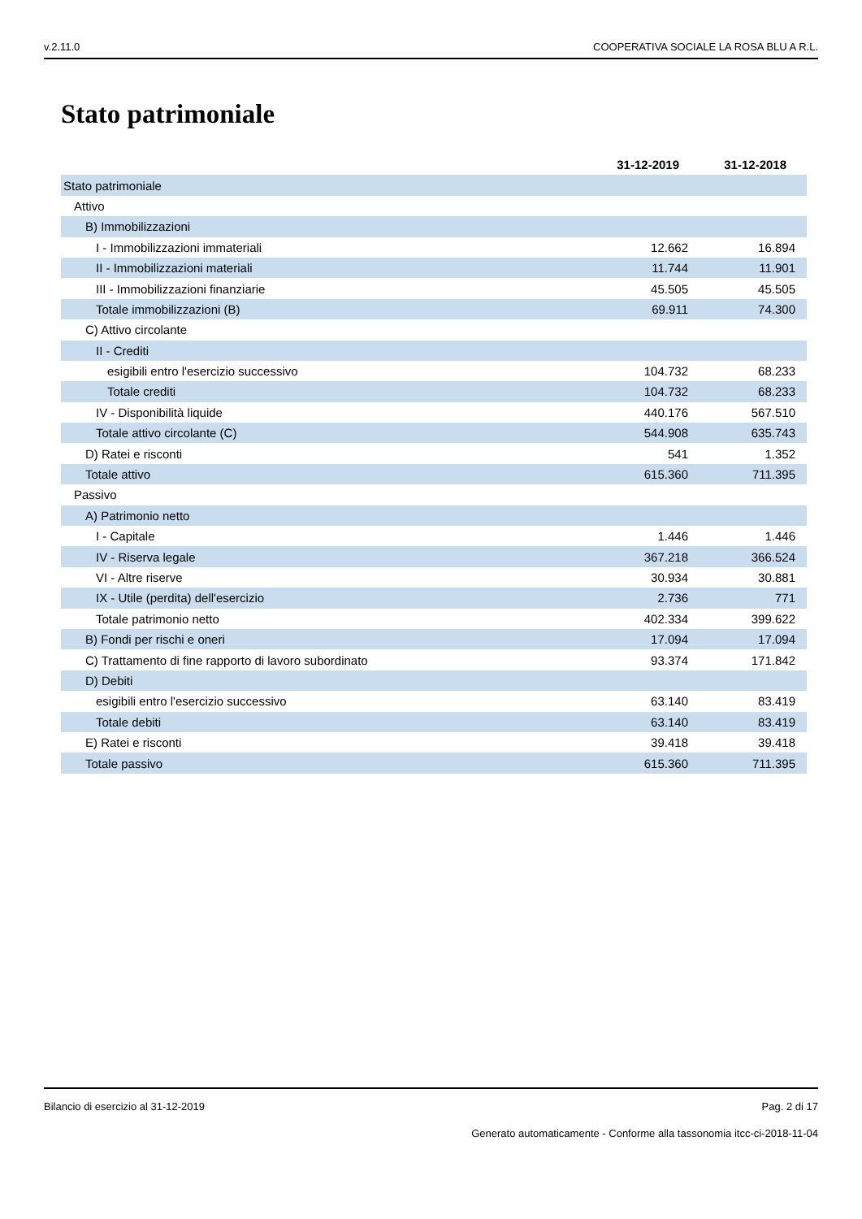v.2.11.0 COOPERATIVA SOCIALE LA ROSA BLU A R.L.
Stato patrimoniale
| | 31-12-2019 | 31-12-2018 |
| --- | --- | --- |
| Stato patrimoniale | | |
| Attivo | | |
| B) Immobilizzazioni | | |
| I - Immobilizzazioni immateriali | 12.662 | 16.894 |
| II - Immobilizzazioni materiali | 11.744 | 11.901 |
| III - Immobilizzazioni finanziarie | 45.505 | 45.505 |
| Totale immobilizzazioni (B) | 69.911 | 74.300 |
| C) Attivo circolante | | |
| II - Crediti | | |
| esigibili entro l'esercizio successivo | 104.732 | 68.233 |
| Totale crediti | 104.732 | 68.233 |
| IV - Disponibilità liquide | 440.176 | 567.510 |
| Totale attivo circolante (C) | 544.908 | 635.743 |
| D) Ratei e risconti | 541 | 1.352 |
| Totale attivo | 615.360 | 711.395 |
| Passivo | | |
| A) Patrimonio netto | | |
| I - Capitale | 1.446 | 1.446 |
| IV - Riserva legale | 367.218 | 366.524 |
| VI - Altre riserve | 30.934 | 30.881 |
| IX - Utile (perdita) dell'esercizio | 2.736 | 771 |
| Totale patrimonio netto | 402.334 | 399.622 |
| B) Fondi per rischi e oneri | 17.094 | 17.094 |
| C) Trattamento di fine rapporto di lavoro subordinato | 93.374 | 171.842 |
| D) Debiti | | |
| esigibili entro l'esercizio successivo | 63.140 | 83.419 |
| Totale debiti | 63.140 | 83.419 |
| E) Ratei e risconti | 39.418 | 39.418 |
| Totale passivo | 615.360 | 711.395 |
Bilancio di esercizio al 31-12-2019 Pag. 2 di 17
Generato automaticamente - Conforme alla tassonomia itcc-ci-2018-11-04